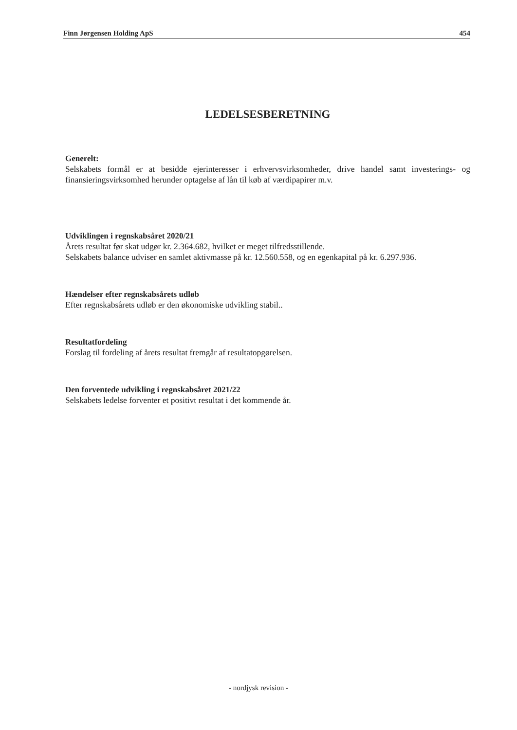Finn Jørgensen Holding ApS 454
LEDELSESBERETNING
Generelt:
Selskabets formål er at besidde ejerinteresser i erhvervsvirksomheder, drive handel samt investerings- og finansieringsvirksomhed herunder optagelse af lån til køb af værdipapirer m.v.
Udviklingen i regnskabsåret 2020/21
Årets resultat før skat udgør kr. 2.364.682, hvilket er meget tilfredsstillende.
Selskabets balance udviser en samlet aktivmasse på kr. 12.560.558, og en egenkapital på kr. 6.297.936.
Hændelser efter regnskabsårets udløb
Efter regnskabsårets udløb er den økonomiske udvikling stabil..
Resultatfordeling
Forslag til fordeling af årets resultat fremgår af resultatopgørelsen.
Den forventede udvikling i regnskabsåret 2021/22
Selskabets ledelse forventer et positivt resultat i det kommende år.
- nordjysk revision -